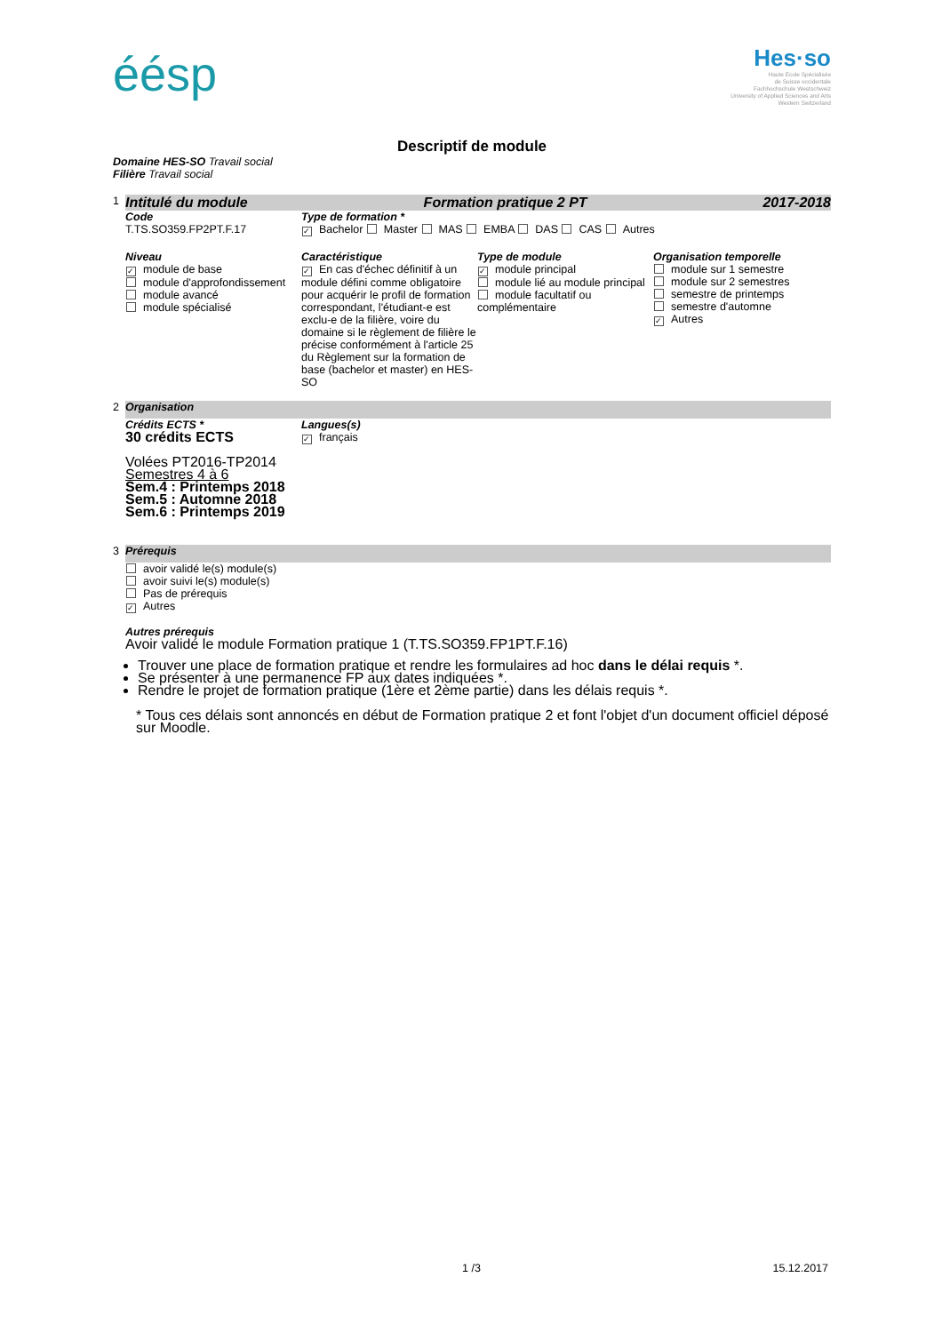éésp
Hes·so
Haute Ecole Spécialisée
de Suisse occidentale
Fachhochschule Westschweiz
University of Applied Sciences and Arts
Western Switzerland
Descriptif de module
Domaine HES-SO Travail social
Filière Travail social
1
Intitulé du module Formation pratique 2 PT 2017-2018
Code
T.TS.SO359.FP2PT.F.17
Type de formation *
✓ Bachelor Master MAS EMBA DAS CAS Autres
Niveau
✓ module de base
module d'approfondissement
module avancé
module spécialisé
Caractéristique
✓ En cas d'échec définitif à un module défini comme obligatoire pour acquérir le profil de formation correspondant, l'étudiant-e est exclu-e de la filière, voire du domaine si le règlement de filière le précise conformément à l'article 25 du Règlement sur la formation de base (bachelor et master) en HES-SO
Type de module
✓ module principal
module lié au module principal
module facultatif ou complémentaire
Organisation temporelle
module sur 1 semestre
module sur 2 semestres
semestre de printemps
semestre d'automne
✓ Autres
2
Organisation
Crédits ECTS *
30 crédits ECTS
Volées PT2016-TP2014
Semestres 4 à 6
Sem.4 : Printemps 2018
Sem.5 : Automne 2018
Sem.6 : Printemps 2019
Langues(s)
✓ français
3
Prérequis
avoir validé le(s) module(s)
avoir suivi le(s) module(s)
Pas de prérequis
✓ Autres
Autres prérequis
Avoir validé le module Formation pratique 1 (T.TS.SO359.FP1PT.F.16)
Trouver une place de formation pratique et rendre les formulaires ad hoc dans le délai requis *.
Se présenter à une permanence FP aux dates indiquées *.
Rendre le projet de formation pratique (1ère et 2ème partie) dans les délais requis *.
* Tous ces délais sont annoncés en début de Formation pratique 2 et font l'objet d'un document officiel déposé sur Moodle.
1 /3 15.12.2017